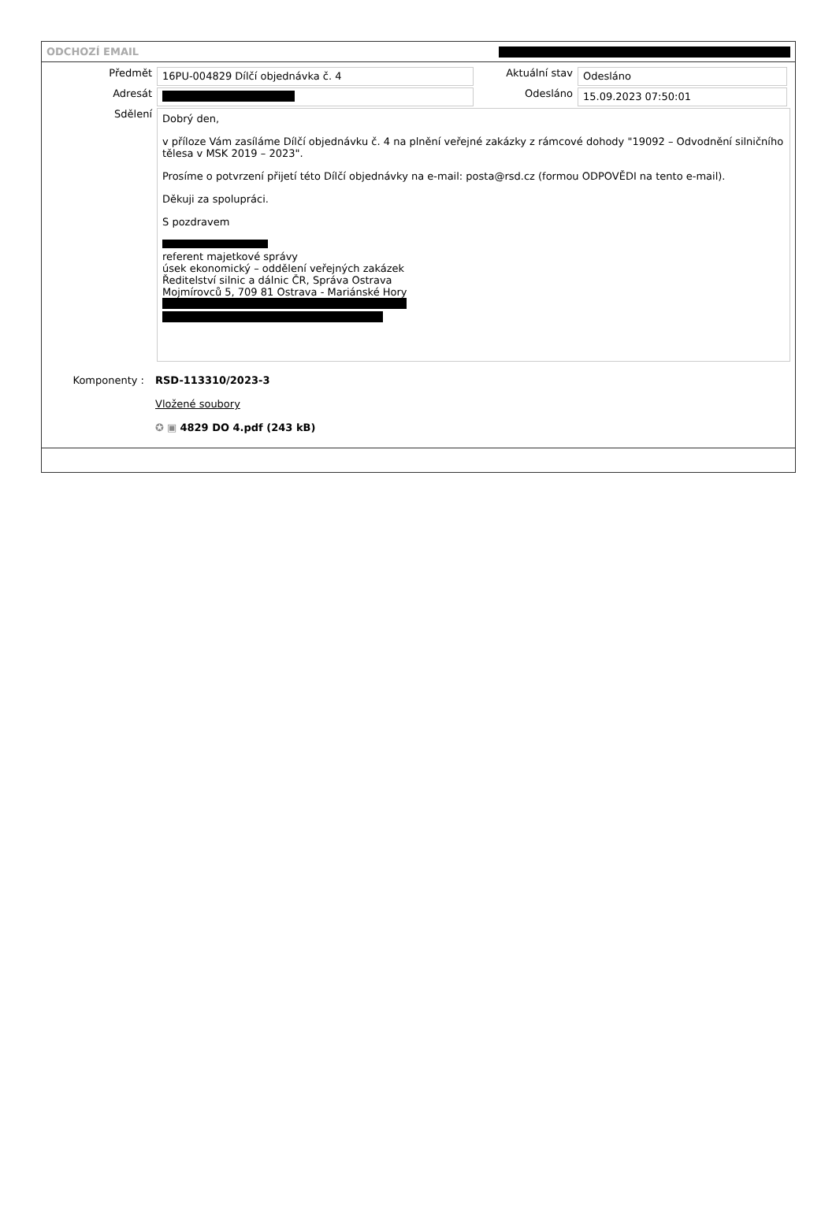ODCHOZÍ EMAIL
Předmět
16PU-004829 Dílčí objednávka č. 4
Aktuální stav
Odesláno
Adresát Odesláno
15.09.2023 07:50:01
Sdělení
Dobrý den,
v příloze Vám zasíláme Dílčí objednávku č. 4 na plnění veřejné zakázky z rámcové dohody "19092 – Odvodnění silničního tělesa v MSK 2019 – 2023".
Prosíme o potvrzení přijetí této Dílčí objednávky na e-mail: posta@rsd.cz (formou ODPOVĚDI na tento e-mail).
Děkuji za spolupráci.
S pozdravem
referent majetkové správy
úsek ekonomický – oddělení veřejných zakázek
Ředitelství silnic a dálnic ČR, Správa Ostrava
Mojmírovců 5, 709 81 Ostrava - Mariánské Hory
Komponenty : RSD-113310/2023-3
Vložené soubory
✪ ▣ 4829 DO 4.pdf (243 kB)